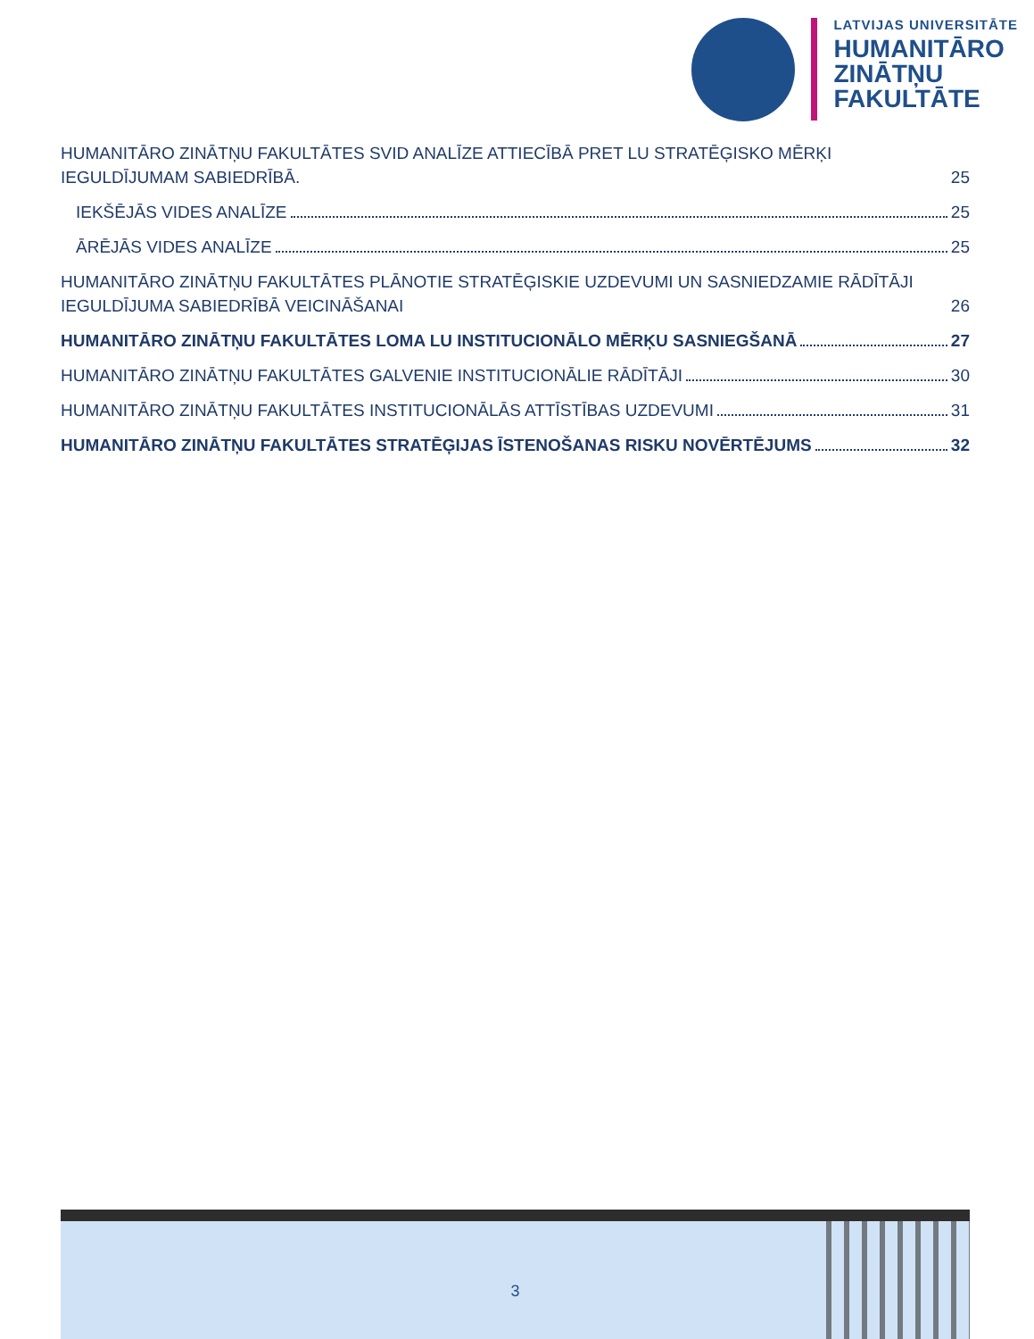LATVIJAS UNIVERSITĀTE
HUMANITĀRO
ZINĀTŅU
FAKULTĀTE
HUMANITĀRO ZINĀTŅU FAKULTĀTES SVID ANALĪZE ATTIECĪBĀ PRET LU STRATĒĢISKO MĒRĶI IEGULDĪJUMAM SABIEDRĪBĀ. 25
IEKŠĒJĀS VIDES ANALĪZE 25
ĀRĒJĀS VIDES ANALĪZE 25
HUMANITĀRO ZINĀTŅU FAKULTĀTES PLĀNOTIE STRATĒĢISKIE UZDEVUMI UN SASNIEDZAMIE RĀDĪTĀJI IEGULDĪJUMA SABIEDRĪBĀ VEICINĀŠANAI 26
HUMANITĀRO ZINĀTŅU FAKULTĀTES LOMA LU INSTITUCIONĀLO MĒRĶU SASNIEGŠANĀ 27
HUMANITĀRO ZINĀTŅU FAKULTĀTES GALVENIE INSTITUCIONĀLIE RĀDĪTĀJI 30
HUMANITĀRO ZINĀTŅU FAKULTĀTES INSTITUCIONĀLĀS ATTĪSTĪBAS UZDEVUMI 31
HUMANITĀRO ZINĀTŅU FAKULTĀTES STRATĒĢIJAS ĪSTENOŠANAS RISKU NOVĒRTĒJUMS 32
3